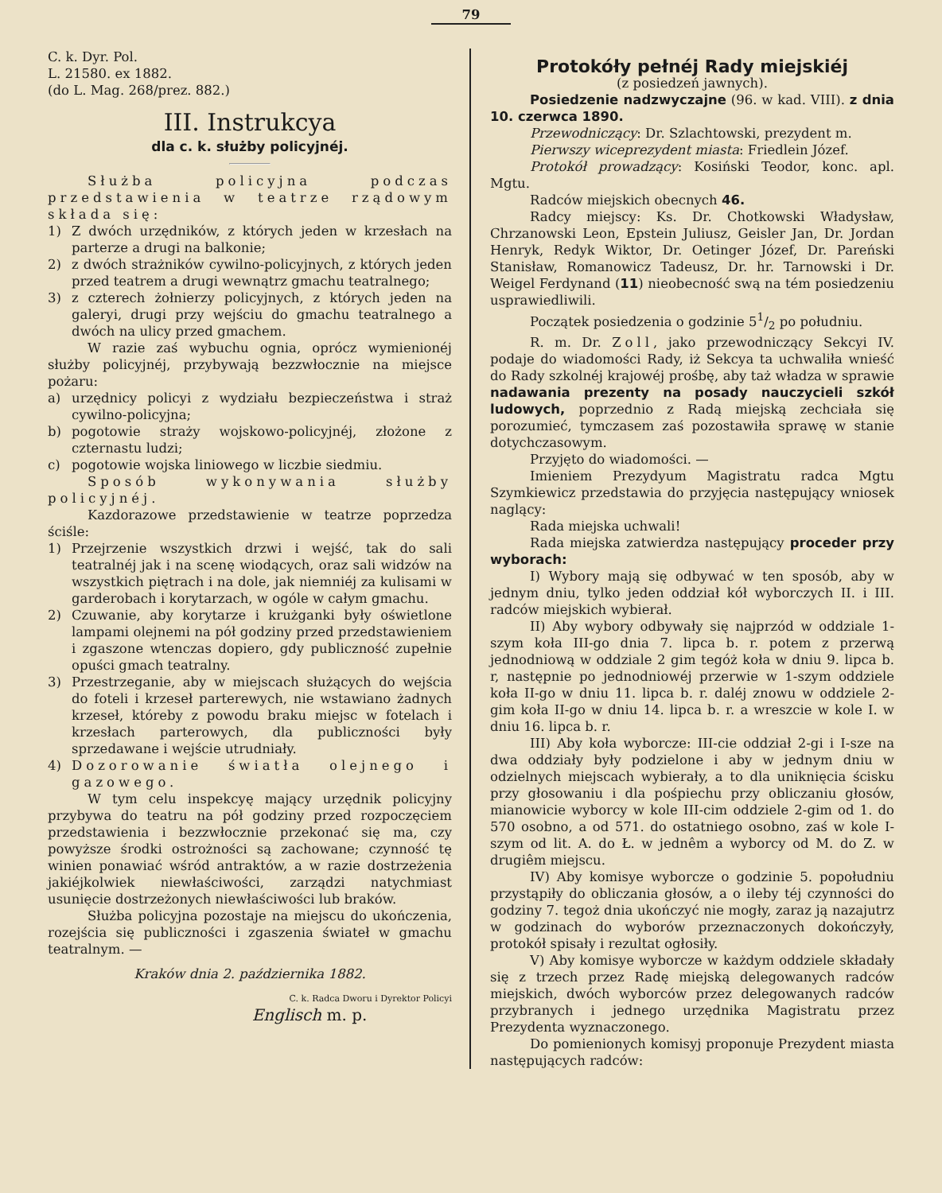79
C. k. Dyr. Pol.
L. 21580. ex 1882.
(do L. Mag. 268/prez. 882.)
III. Instrukcya
dla c. k. służby policyjnéj.
Służba policyjna podczas przedstawienia w teatrze rządowym składa się:
1) Z dwóch urzędników, z których jeden w krzesłach na parterze a drugi na balkonie;
2) z dwóch strażników cywilno-policyjnych, z których jeden przed teatrem a drugi wewnątrz gmachu teatralnego;
3) z czterech żołnierzy policyjnych, z których jeden na galeryi, drugi przy wejściu do gmachu teatralnego a dwóch na ulicy przed gmachem.
W razie zaś wybuchu ognia, oprócz wymienionéj służby policyjnéj, przybywają bezzwłocznie na miejsce pożaru:
a) urzędnicy policyi z wydziału bezpieczeństwa i straż cywilno-policyjna;
b) pogotowie straży wojskowo-policyjnéj, złożone z czternastu ludzi;
c) pogotowie wojska liniowego w liczbie siedmiu.
Sposób wykonywania służby policyjnéj.
Kazdorazowe przedstawienie w teatrze poprzedza ściśle:
1) Przejrzenie wszystkich drzwi i wejść, tak do sali teatralnéj jak i na scenę wiodących, oraz sali widzów na wszystkich piętrach i na dole, jak niemniéj za kulisami w garderobach i korytarzach, w ogóle w całym gmachu.
2) Czuwanie, aby korytarze i krużganki były oświetlone lampami olejnemi na pół godziny przed przedstawieniem i zgaszone wtenczas dopiero, gdy publiczność zupełnie opuści gmach teatralny.
3) Przestrzeganie, aby w miejscach służących do wejścia do foteli i krzeseł parterewych, nie wstawiano żadnych krzeseł, któreby z powodu braku miejsc w fotelach i krzesłach parterowych, dla publiczności były sprzedawane i wejście utrudniały.
4) Dozorowanie światła olejnego i gazowego.
W tym celu inspekcyę mający urzędnik policyjny przybywa do teatru na pół godziny przed rozpoczęciem przedstawienia i bezzwłocznie przekonać się ma, czy powyższe środki ostrożności są zachowane; czynność tę winien ponawiać wśród antraktów, a w razie dostrzeżenia jakiéjkolwiek niewłaściwości, zarządzi natychmiast usunięcie dostrzeżonych niewłaściwości lub braków.
Służba policyjna pozostaje na miejscu do ukończenia, rozejścia się publiczności i zgaszenia świateł w gmachu teatralnym. —
Kraków dnia 2. października 1882.
C. k. Radca Dworu i Dyrektor Policyi
Englisch m. p.
Protokóły pełnéj Rady miejskiéj
(z posiedzeń jawnych).
Posiedzenie nadzwyczajne (96. w kad. VIII). z dnia 10. czerwca 1890.
Przewodniczący: Dr. Szlachtowski, prezydent m.
Pierwszy wiceprezydent miasta: Friedlein Józef.
Protokół prowadzący: Kosiński Teodor, konc. apl. Mgtu.
Radców miejskich obecnych 46.
Radcy miejscy: Ks. Dr. Chotkowski Władysław, Chrzanowski Leon, Epstein Juliusz, Geisler Jan, Dr. Jordan Henryk, Redyk Wiktor, Dr. Oetinger Józef, Dr. Pareński Stanisław, Romanowicz Tadeusz, Dr. hr. Tarnowski i Dr. Weigel Ferdynand (11) nieobecność swą na tém posiedzeniu usprawiedliwili.
Początek posiedzenia o godzinie 51/2 po południu.
R. m. Dr. Zoll, jako przewodniczący Sekcyi IV. podaje do wiadomości Rady, iż Sekcya ta uchwaliła wnieść do Rady szkolnéj krajowéj prośbę, aby taż władza w sprawie nadawania prezenty na posady nauczycieli szkół ludowych, poprzednio z Radą miejską zechciała się porozumieć, tymczasem zaś pozostawiła sprawę w stanie dotychczasowym.
Przyjęto do wiadomości. —
Imieniem Prezydyum Magistratu radca Mgtu Szymkiewicz przedstawia do przyjęcia następujący wniosek naglący:
Rada miejska uchwali!
Rada miejska zatwierdza następujący proceder przy wyborach:
I) Wybory mają się odbywać w ten sposób, aby w jednym dniu, tylko jeden oddział kół wyborczych II. i III. radców miejskich wybierał.
II) Aby wybory odbywały się najprzód w oddziale 1-szym koła III-go dnia 7. lipca b. r. potem z przerwą jednodniową w oddziale 2 gim tegóż koła w dniu 9. lipca b. r, następnie po jednodniowéj przerwie w 1-szym oddziele koła II-go w dniu 11. lipca b. r. daléj znowu w oddziele 2-gim koła II-go w dniu 14. lipca b. r. a wreszcie w kole I. w dniu 16. lipca b. r.
III) Aby koła wyborcze: III-cie oddział 2-gi i I-sze na dwa oddziały były podzielone i aby w jednym dniu w odzielnych miejscach wybierały, a to dla uniknięcia ścisku przy głosowaniu i dla pośpiechu przy obliczaniu głosów, mianowicie wyborcy w kole III-cim oddziele 2-gim od 1. do 570 osobno, a od 571. do ostatniego osobno, zaś w kole I-szym od lit. A. do Ł. w jednêm a wyborcy od M. do Z. w drugiêm miejscu.
IV) Aby komisye wyborcze o godzinie 5. popołudniu przystąpiły do obliczania głosów, a o ileby téj czynności do godziny 7. tegoż dnia ukończyć nie mogły, zaraz ją nazajutrz w godzinach do wyborów przeznaczonych dokończyły, protokół spisały i rezultat ogłosiły.
V) Aby komisye wyborcze w każdym oddziele składały się z trzech przez Radę miejską delegowanych radców miejskich, dwóch wyborców przez delegowanych radców przybranych i jednego urzędnika Magistratu przez Prezydenta wyznaczonego.
Do pomienionych komisyj proponuje Prezydent miasta następujących radców: